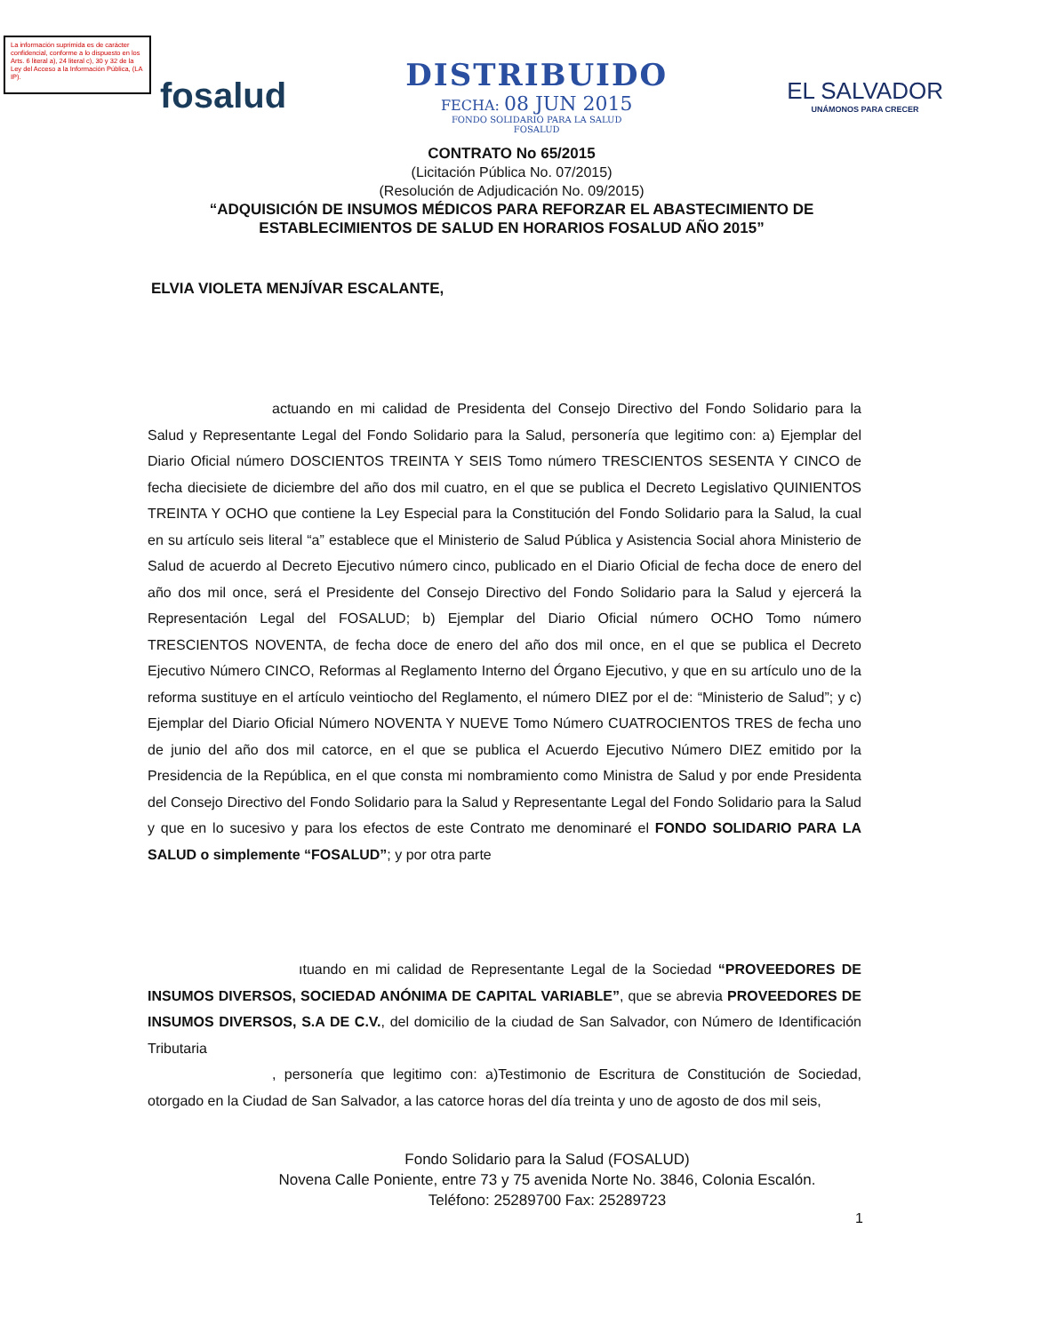La información suprimida es de carácter confidencial, conforme a lo dispuesto en los Arts. 6 literal a), 24 literal c), 30 y 32 de la Ley del Acceso a la Información Pública, (LA IP).
fosalud
DISTRIBUIDO
FECHA: 08 JUN 2015
FONDO SOLIDARIO PARA LA SALUD
FOSALUD
EL SALVADOR
UNÁMONOS PARA CRECER
CONTRATO No 65/2015
(Licitación Pública No. 07/2015)
(Resolución de Adjudicación No. 09/2015)
“ADQUISICIÓN DE INSUMOS MÉDICOS PARA REFORZAR EL ABASTECIMIENTO DE ESTABLECIMIENTOS DE SALUD EN HORARIOS FOSALUD AÑO 2015”
ELVIA VIOLETA MENJÍVAR ESCALANTE,
actuando en mi calidad de Presidenta del Consejo Directivo del Fondo Solidario para la Salud y Representante Legal del Fondo Solidario para la Salud, personería que legitimo con: a) Ejemplar del Diario Oficial número DOSCIENTOS TREINTA Y SEIS Tomo número TRESCIENTOS SESENTA Y CINCO de fecha diecisiete de diciembre del año dos mil cuatro, en el que se publica el Decreto Legislativo QUINIENTOS TREINTA Y OCHO que contiene la Ley Especial para la Constitución del Fondo Solidario para la Salud, la cual en su artículo seis literal “a” establece que el Ministerio de Salud Pública y Asistencia Social ahora Ministerio de Salud de acuerdo al Decreto Ejecutivo número cinco, publicado en el Diario Oficial de fecha doce de enero del año dos mil once, será el Presidente del Consejo Directivo del Fondo Solidario para la Salud y ejercerá la Representación Legal del FOSALUD; b) Ejemplar del Diario Oficial número OCHO Tomo número TRESCIENTOS NOVENTA, de fecha doce de enero del año dos mil once, en el que se publica el Decreto Ejecutivo Número CINCO, Reformas al Reglamento Interno del Órgano Ejecutivo, y que en su artículo uno de la reforma sustituye en el artículo veintiocho del Reglamento, el número DIEZ por el de: “Ministerio de Salud”; y c) Ejemplar del Diario Oficial Número NOVENTA Y NUEVE Tomo Número CUATROCIENTOS TRES de fecha uno de junio del año dos mil catorce, en el que se publica el Acuerdo Ejecutivo Número DIEZ emitido por la Presidencia de la República, en el que consta mi nombramiento como Ministra de Salud y por ende Presidenta del Consejo Directivo del Fondo Solidario para la Salud y Representante Legal del Fondo Solidario para la Salud y que en lo sucesivo y para los efectos de este Contrato me denominaré el FONDO SOLIDARIO PARA LA SALUD o simplemente “FOSALUD”; y por otra parte
ıtuando en mi calidad de Representante Legal de la Sociedad “PROVEEDORES DE INSUMOS DIVERSOS, SOCIEDAD ANÓNIMA DE CAPITAL VARIABLE”, que se abrevia PROVEEDORES DE INSUMOS DIVERSOS, S.A DE C.V., del domicilio de la ciudad de San Salvador, con Número de Identificación Tributaria
, personería que legitimo con: a)Testimonio de Escritura de Constitución de Sociedad, otorgado en la Ciudad de San Salvador, a las catorce horas del día treinta y uno de agosto de dos mil seis,
Fondo Solidario para la Salud (FOSALUD)
Novena Calle Poniente, entre 73 y 75 avenida Norte No. 3846, Colonia Escalón.
Teléfono: 25289700 Fax: 25289723
1